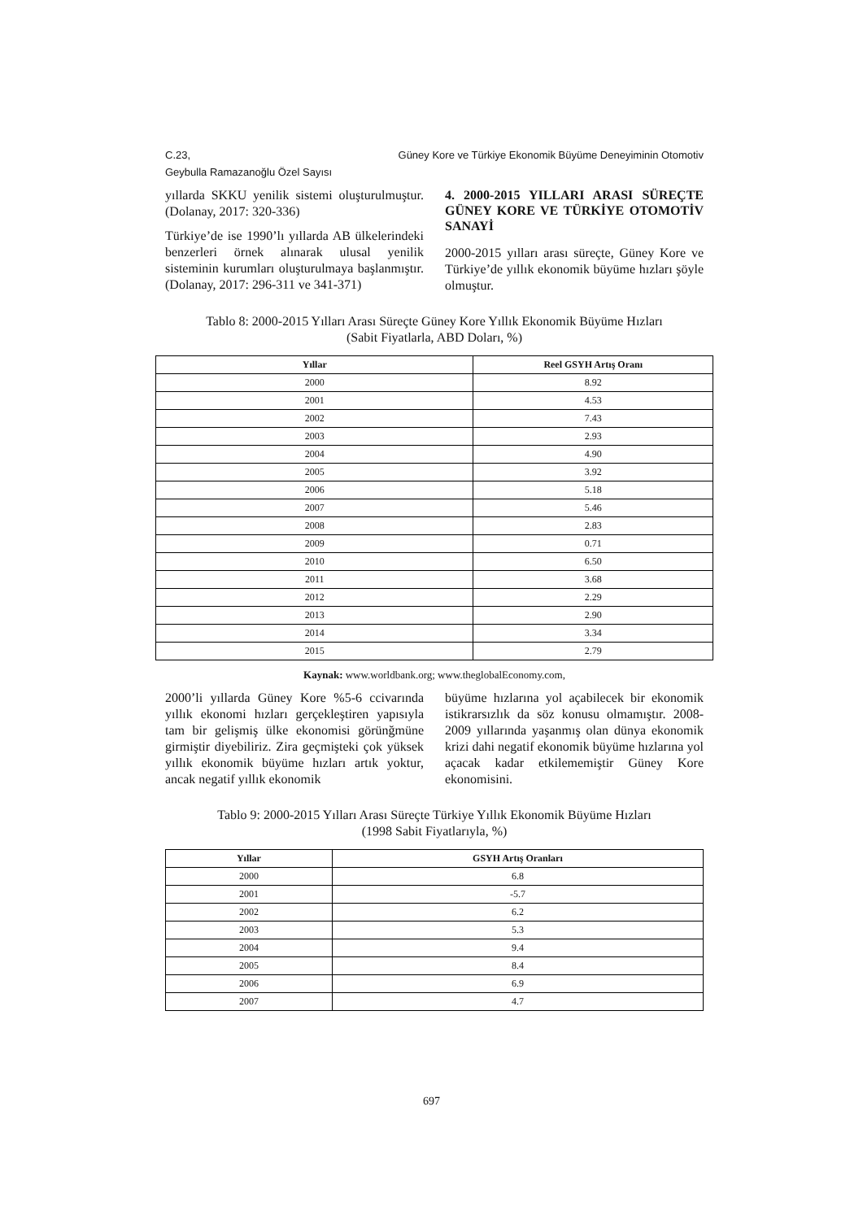Güney Kore ve Türkiye Ekonomik Büyüme Deneyiminin Otomotiv C.23,
Geybulla Ramazanoğlu Özel Sayısı
yıllarda SKKU yenilik sistemi oluşturulmuştur. (Dolanay, 2017: 320-336)
Türkiye’de ise 1990’lı yıllarda AB ülkelerindeki benzerleri örnek alınarak ulusal yenilik sisteminin kurumları oluşturulmaya başlanmıştır. (Dolanay, 2017: 296-311 ve 341-371)
4. 2000-2015 YILLARI ARASI SÜREÇTE GÜNEY KORE VE TÜRKİYE OTOMOTİV SANAYİ
2000-2015 yılları arası süreçte, Güney Kore ve Türkiye’de yıllık ekonomik büyüme hızları şöyle olmuştur.
Tablo 8: 2000-2015 Yılları Arası Süreçte Güney Kore Yıllık Ekonomik Büyüme Hızları
(Sabit Fiyatlarla, ABD Doları, %)
| Yıllar | Reel GSYH Artış Oranı |
| --- | --- |
| 2000 | 8.92 |
| 2001 | 4.53 |
| 2002 | 7.43 |
| 2003 | 2.93 |
| 2004 | 4.90 |
| 2005 | 3.92 |
| 2006 | 5.18 |
| 2007 | 5.46 |
| 2008 | 2.83 |
| 2009 | 0.71 |
| 2010 | 6.50 |
| 2011 | 3.68 |
| 2012 | 2.29 |
| 2013 | 2.90 |
| 2014 | 3.34 |
| 2015 | 2.79 |
Kaynak: www.worldbank.org; www.theglobalEconomy.com,
2000’li yıllarda Güney Kore %5-6 ccivarında yıllık ekonomi hızları gerçekleştiren yapısıyla tam bir gelişmiş ülke ekonomisi görünğmüne girmiştir diyebiliriz. Zira geçmişteki çok yüksek yıllık ekonomik büyüme hızları artık yoktur, ancak negatif yıllık ekonomik
büyüme hızlarına yol açabilecek bir ekonomik istikrarsızlık da söz konusu olmamıştır. 2008-2009 yıllarında yaşanmış olan dünya ekonomik krizi dahi negatif ekonomik büyüme hızlarına yol açacak kadar etkilememiştir Güney Kore ekonomisini.
Tablo 9: 2000-2015 Yılları Arası Süreçte Türkiye Yıllık Ekonomik Büyüme Hızları
(1998 Sabit Fiyatlarıyla, %)
| Yıllar | GSYH Artış Oranları |
| --- | --- |
| 2000 | 6.8 |
| 2001 | -5.7 |
| 2002 | 6.2 |
| 2003 | 5.3 |
| 2004 | 9.4 |
| 2005 | 8.4 |
| 2006 | 6.9 |
| 2007 | 4.7 |
697